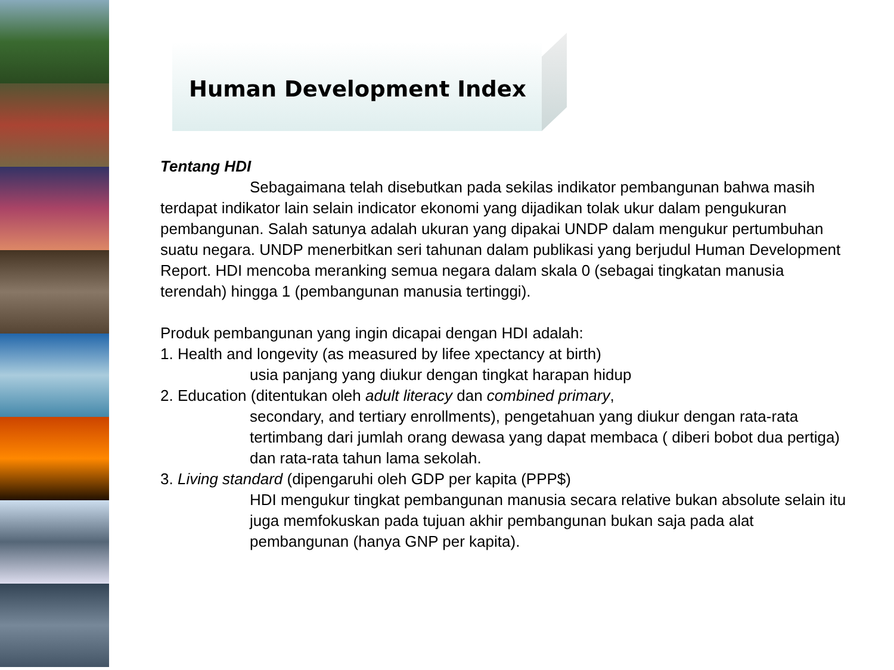Human Development Index
Tentang HDI
Sebagaimana telah disebutkan pada sekilas indikator pembangunan bahwa masih terdapat indikator lain selain indicator ekonomi yang dijadikan tolak ukur dalam pengukuran pembangunan. Salah satunya adalah ukuran yang dipakai UNDP dalam mengukur pertumbuhan suatu negara. UNDP menerbitkan seri tahunan dalam publikasi yang berjudul Human Development Report. HDI mencoba meranking semua negara dalam skala 0 (sebagai tingkatan manusia terendah) hingga 1 (pembangunan manusia tertinggi).
Produk pembangunan yang ingin dicapai dengan HDI adalah:
1. Health and longevity (as measured by lifee xpectancy at birth)
usia panjang yang diukur dengan tingkat harapan hidup
2. Education (ditentukan oleh adult literacy dan combined primary,
secondary, and tertiary enrollments), pengetahuan yang diukur dengan rata-rata tertimbang dari jumlah orang dewasa yang dapat membaca ( diberi bobot dua pertiga) dan rata-rata tahun lama sekolah.
3. Living standard (dipengaruhi oleh GDP per kapita (PPP$)
HDI mengukur tingkat pembangunan manusia secara relative bukan absolute selain itu juga memfokuskan pada tujuan akhir pembangunan bukan saja pada alat pembangunan (hanya GNP per kapita).